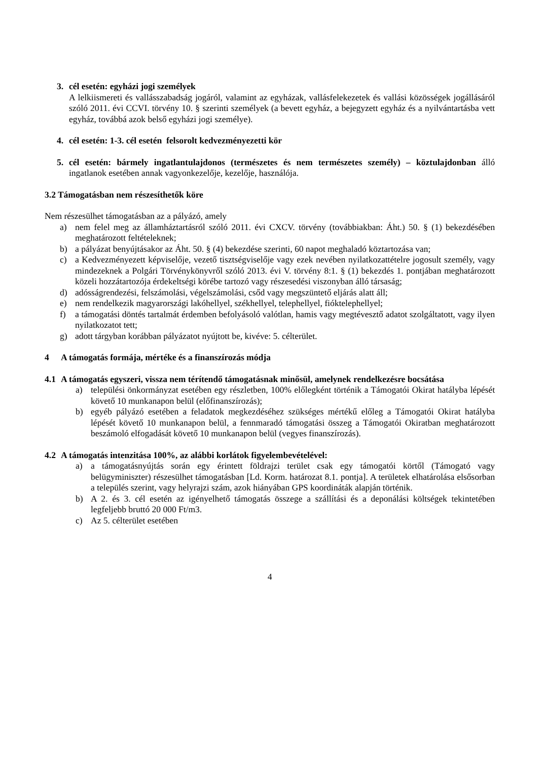3. cél esetén: egyházi jogi személyek
A lelkiismereti és vallásszabadság jogáról, valamint az egyházak, vallásfelekezetek és vallási közösségek jogállásáról szóló 2011. évi CCVI. törvény 10. § szerinti személyek (a bevett egyház, a bejegyzett egyház és a nyilvántartásba vett egyház, továbbá azok belső egyházi jogi személye).
4. cél esetén: 1-3. cél esetén felsorolt kedvezményezetti kör
5. cél esetén: bármely ingatlantulajdonos (természetes és nem természetes személy) – köztulajdonban álló ingatlanok esetében annak vagyonkezelője, kezelője, használója.
3.2 Támogatásban nem részesíthetők köre
Nem részesülhet támogatásban az a pályázó, amely
a) nem felel meg az államháztartásról szóló 2011. évi CXCV. törvény (továbbiakban: Áht.) 50. § (1) bekezdésében meghatározott feltételeknek;
b) a pályázat benyújtásakor az Áht. 50. § (4) bekezdése szerinti, 60 napot meghaladó köztartozása van;
c) a Kedvezményezett képviselője, vezető tisztségviselője vagy ezek nevében nyilatkozattételre jogosult személy, vagy mindezeknek a Polgári Törvénykönyvről szóló 2013. évi V. törvény 8:1. § (1) bekezdés 1. pontjában meghatározott közeli hozzátartozója érdekeltségi körébe tartozó vagy részesedési viszonyban álló társaság;
d) adósságrendezési, felszámolási, végelszámolási, csőd vagy megszüntető eljárás alatt áll;
e) nem rendelkezik magyarországi lakóhellyel, székhellyel, telephellyel, fióktelephellyel;
f) a támogatási döntés tartalmát érdemben befolyásoló valótlan, hamis vagy megtévesztő adatot szolgáltatott, vagy ilyen nyilatkozatot tett;
g) adott tárgyban korábban pályázatot nyújtott be, kivéve: 5. célterület.
4 A támogatás formája, mértéke és a finanszírozás módja
4.1 A támogatás egyszeri, vissza nem térítendő támogatásnak minősül, amelynek rendelkezésre bocsátása
a) települési önkormányzat esetében egy részletben, 100% előlegként történik a Támogatói Okirat hatályba lépését követő 10 munkanapon belül (előfinanszírozás);
b) egyéb pályázó esetében a feladatok megkezdéséhez szükséges mértékű előleg a Támogatói Okirat hatályba lépését követő 10 munkanapon belül, a fennmaradó támogatási összeg a Támogatói Okiratban meghatározott beszámoló elfogadását követő 10 munkanapon belül (vegyes finanszírozás).
4.2 A támogatás intenzitása 100%, az alábbi korlátok figyelembevételével:
a) a támogatásnyújtás során egy érintett földrajzi terület csak egy támogatói körtől (Támogató vagy belügyminiszter) részesülhet támogatásban [Ld. Korm. határozat 8.1. pontja]. A területek elhatárolása elsősorban a település szerint, vagy helyrajzi szám, azok hiányában GPS koordináták alapján történik.
b) A 2. és 3. cél esetén az igényelhető támogatás összege a szállítási és a deponálási költségek tekintetében legfeljebb bruttó 20 000 Ft/m3.
c) Az 5. célterület esetében
4